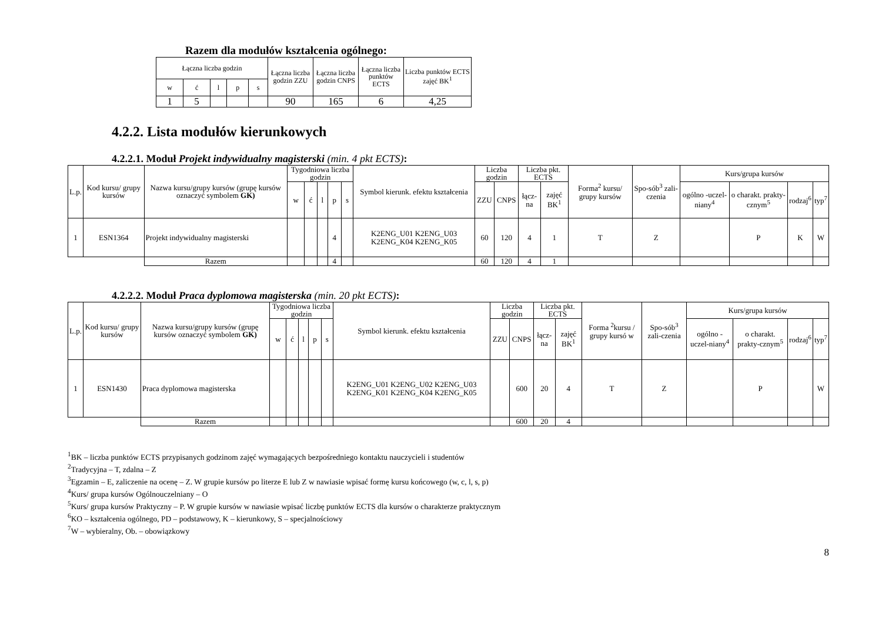Razem dla modułów kształcenia ogólnego:
| Łączna liczba godzin | | | | | Łączna liczba godzin ZZU | Łączna liczba godzin CNPS | Łączna liczba punktów ECTS | Liczba punktów ECTS zajęć BK<sup>1</sup> |
| --- | --- | --- | --- | --- | --- | --- | --- | --- |
| w | ć | l | p | s | | | | |
| 1 | 5 | | | | 90 | 165 | 6 | 4,25 |
4.2.2. Lista modułów kierunkowych
4.2.2.1. Moduł Projekt indywidualny magisterski (min. 4 pkt ECTS):
| L.p. | Kod kursu/ grupy kursów | Nazwa kursu/grupy kursów (grupę kursów oznaczyć symbolem GK) | Tygodniowa liczba godzin | | | | | Symbol kierunk. efektu kształcenia | Liczba godzin | | Liczba pkt. ECTS | | Forma<sup>2</sup> kursu/ grupy kursów | Spo-sób<sup>3</sup> zali-czenia | Kurs/grupa kursów | | | |
| --- | --- | --- | --- | --- | --- | --- | --- | --- | --- | --- | --- | --- | --- | --- | --- | --- | --- | --- |
| | | | w | ć | l | p | s | | ZZU | CNPS | łącz-na | zajęć BK<sup>1</sup> | | | ogólno -uczel-niany<sup>4</sup> | o charakt. prakty-cznym<sup>5</sup> | rodzaj<sup>6</sup> | typ<sup>7</sup> |
| 1 | ESN1364 | Projekt indywidualny magisterski | | | | 4 | | K2ENG_U01 K2ENG_U03 K2ENG_K04 K2ENG_K05 | 60 | 120 | 4 | 1 | T | Z | | P | K | W |
| | | Razem | | | | 4 | | | 60 | 120 | 4 | 1 | | | | | | |
4.2.2.2. Moduł Praca dyplomowa magisterska (min. 20 pkt ECTS):
| L.p. | Kod kursu/ grupy kursów | Nazwa kursu/grupy kursów (grupę kursów oznaczyć symbolem GK) | Tygodniowa liczba godzin | | | | | Symbol kierunk. efektu kształcenia | Liczba godzin | | Liczba pkt. ECTS | | Forma <sup>2</sup>kursu / grupy kursó w | Spo-sób<sup>3</sup> zali-czenia | Kurs/grupa kursów | | | |
| --- | --- | --- | --- | --- | --- | --- | --- | --- | --- | --- | --- | --- | --- | --- | --- | --- | --- | --- |
| | | | w | ć | l | p | s | | ZZU | CNPS | łącz-na | zajęć BK<sup>1</sup> | | | ogólno -uczel-niany<sup>4</sup> | o charakt. prakty-cznym<sup>5</sup> | rodzaj<sup>6</sup> | typ<sup>7</sup> |
| 1 | ESN1430 | Praca dyplomowa magisterska | | | | | | K2ENG_U01 K2ENG_U02 K2ENG_U03 K2ENG_K01 K2ENG_K04 K2ENG_K05 | | 600 | 20 | 4 | T | Z | | P | | W |
| | | Razem | | | | | | | | 600 | 20 | 4 | | | | | | |
<sup>1</sup> BK – liczba punktów ECTS przypisanych godzinom zajęć wymagających bezpośredniego kontaktu nauczycieli i studentów
<sup>2</sup> Tradycyjna – T, zdalna – Z
<sup>3</sup> Egzamin – E, zaliczenie na ocenę – Z. W grupie kursów po literze E lub Z w nawiasie wpisać formę kursu końcowego (w, c, l, s, p)
<sup>4</sup> Kurs/ grupa kursów Ogólnouczelniany – O
<sup>5</sup> Kurs/ grupa kursów Praktyczny – P. W grupie kursów w nawiasie wpisać liczbę punktów ECTS dla kursów o charakterze praktycznym
<sup>6</sup> KO – kształcenia ogólnego, PD – podstawowy, K – kierunkowy, S – specjalnościowy
<sup>7</sup> W – wybieralny, Ob. – obowiązkowy
8